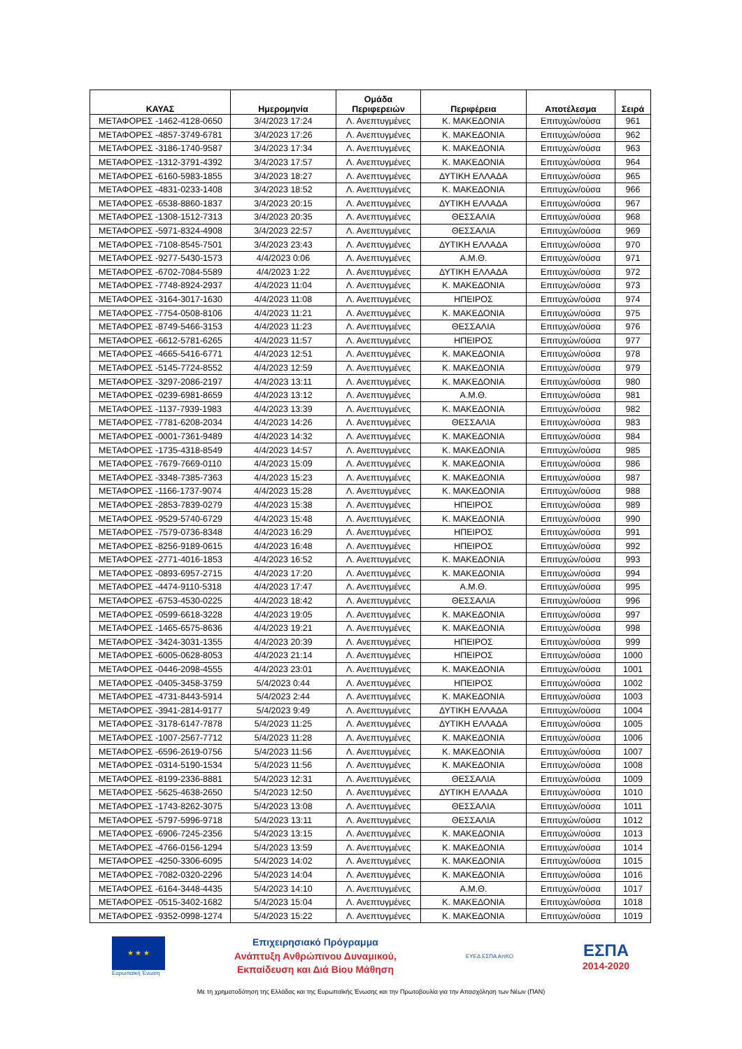| ΚΑΥΑΣ | Ημερομηνία | Ομάδα Περιφερειών | Περιφέρεια | Αποτέλεσμα | Σειρά |
| --- | --- | --- | --- | --- | --- |
| ΜΕΤΑΦΟΡΕΣ -1462-4128-0650 | 3/4/2023 17:24 | Λ. Ανεπτυγμένες | Κ. ΜΑΚΕΔΟΝΙΑ | Επιτυχών/ούσα | 961 |
| ΜΕΤΑΦΟΡΕΣ -4857-3749-6781 | 3/4/2023 17:26 | Λ. Ανεπτυγμένες | Κ. ΜΑΚΕΔΟΝΙΑ | Επιτυχών/ούσα | 962 |
| ΜΕΤΑΦΟΡΕΣ -3186-1740-9587 | 3/4/2023 17:34 | Λ. Ανεπτυγμένες | Κ. ΜΑΚΕΔΟΝΙΑ | Επιτυχών/ούσα | 963 |
| ΜΕΤΑΦΟΡΕΣ -1312-3791-4392 | 3/4/2023 17:57 | Λ. Ανεπτυγμένες | Κ. ΜΑΚΕΔΟΝΙΑ | Επιτυχών/ούσα | 964 |
| ΜΕΤΑΦΟΡΕΣ -6160-5983-1855 | 3/4/2023 18:27 | Λ. Ανεπτυγμένες | ΔΥΤΙΚΗ ΕΛΛΑΔΑ | Επιτυχών/ούσα | 965 |
| ΜΕΤΑΦΟΡΕΣ -4831-0233-1408 | 3/4/2023 18:52 | Λ. Ανεπτυγμένες | Κ. ΜΑΚΕΔΟΝΙΑ | Επιτυχών/ούσα | 966 |
| ΜΕΤΑΦΟΡΕΣ -6538-8860-1837 | 3/4/2023 20:15 | Λ. Ανεπτυγμένες | ΔΥΤΙΚΗ ΕΛΛΑΔΑ | Επιτυχών/ούσα | 967 |
| ΜΕΤΑΦΟΡΕΣ -1308-1512-7313 | 3/4/2023 20:35 | Λ. Ανεπτυγμένες | ΘΕΣΣΑΛΙΑ | Επιτυχών/ούσα | 968 |
| ΜΕΤΑΦΟΡΕΣ -5971-8324-4908 | 3/4/2023 22:57 | Λ. Ανεπτυγμένες | ΘΕΣΣΑΛΙΑ | Επιτυχών/ούσα | 969 |
| ΜΕΤΑΦΟΡΕΣ -7108-8545-7501 | 3/4/2023 23:43 | Λ. Ανεπτυγμένες | ΔΥΤΙΚΗ ΕΛΛΑΔΑ | Επιτυχών/ούσα | 970 |
| ΜΕΤΑΦΟΡΕΣ -9277-5430-1573 | 4/4/2023 0:06 | Λ. Ανεπτυγμένες | Α.Μ.Θ. | Επιτυχών/ούσα | 971 |
| ΜΕΤΑΦΟΡΕΣ -6702-7084-5589 | 4/4/2023 1:22 | Λ. Ανεπτυγμένες | ΔΥΤΙΚΗ ΕΛΛΑΔΑ | Επιτυχών/ούσα | 972 |
| ΜΕΤΑΦΟΡΕΣ -7748-8924-2937 | 4/4/2023 11:04 | Λ. Ανεπτυγμένες | Κ. ΜΑΚΕΔΟΝΙΑ | Επιτυχών/ούσα | 973 |
| ΜΕΤΑΦΟΡΕΣ -3164-3017-1630 | 4/4/2023 11:08 | Λ. Ανεπτυγμένες | ΗΠΕΙΡΟΣ | Επιτυχών/ούσα | 974 |
| ΜΕΤΑΦΟΡΕΣ -7754-0508-8106 | 4/4/2023 11:21 | Λ. Ανεπτυγμένες | Κ. ΜΑΚΕΔΟΝΙΑ | Επιτυχών/ούσα | 975 |
| ΜΕΤΑΦΟΡΕΣ -8749-5466-3153 | 4/4/2023 11:23 | Λ. Ανεπτυγμένες | ΘΕΣΣΑΛΙΑ | Επιτυχών/ούσα | 976 |
| ΜΕΤΑΦΟΡΕΣ -6612-5781-6265 | 4/4/2023 11:57 | Λ. Ανεπτυγμένες | ΗΠΕΙΡΟΣ | Επιτυχών/ούσα | 977 |
| ΜΕΤΑΦΟΡΕΣ -4665-5416-6771 | 4/4/2023 12:51 | Λ. Ανεπτυγμένες | Κ. ΜΑΚΕΔΟΝΙΑ | Επιτυχών/ούσα | 978 |
| ΜΕΤΑΦΟΡΕΣ -5145-7724-8552 | 4/4/2023 12:59 | Λ. Ανεπτυγμένες | Κ. ΜΑΚΕΔΟΝΙΑ | Επιτυχών/ούσα | 979 |
| ΜΕΤΑΦΟΡΕΣ -3297-2086-2197 | 4/4/2023 13:11 | Λ. Ανεπτυγμένες | Κ. ΜΑΚΕΔΟΝΙΑ | Επιτυχών/ούσα | 980 |
| ΜΕΤΑΦΟΡΕΣ -0239-6981-8659 | 4/4/2023 13:12 | Λ. Ανεπτυγμένες | Α.Μ.Θ. | Επιτυχών/ούσα | 981 |
| ΜΕΤΑΦΟΡΕΣ -1137-7939-1983 | 4/4/2023 13:39 | Λ. Ανεπτυγμένες | Κ. ΜΑΚΕΔΟΝΙΑ | Επιτυχών/ούσα | 982 |
| ΜΕΤΑΦΟΡΕΣ -7781-6208-2034 | 4/4/2023 14:26 | Λ. Ανεπτυγμένες | ΘΕΣΣΑΛΙΑ | Επιτυχών/ούσα | 983 |
| ΜΕΤΑΦΟΡΕΣ -0001-7361-9489 | 4/4/2023 14:32 | Λ. Ανεπτυγμένες | Κ. ΜΑΚΕΔΟΝΙΑ | Επιτυχών/ούσα | 984 |
| ΜΕΤΑΦΟΡΕΣ -1735-4318-8549 | 4/4/2023 14:57 | Λ. Ανεπτυγμένες | Κ. ΜΑΚΕΔΟΝΙΑ | Επιτυχών/ούσα | 985 |
| ΜΕΤΑΦΟΡΕΣ -7679-7669-0110 | 4/4/2023 15:09 | Λ. Ανεπτυγμένες | Κ. ΜΑΚΕΔΟΝΙΑ | Επιτυχών/ούσα | 986 |
| ΜΕΤΑΦΟΡΕΣ -3348-7385-7363 | 4/4/2023 15:23 | Λ. Ανεπτυγμένες | Κ. ΜΑΚΕΔΟΝΙΑ | Επιτυχών/ούσα | 987 |
| ΜΕΤΑΦΟΡΕΣ -1166-1737-9074 | 4/4/2023 15:28 | Λ. Ανεπτυγμένες | Κ. ΜΑΚΕΔΟΝΙΑ | Επιτυχών/ούσα | 988 |
| ΜΕΤΑΦΟΡΕΣ -2853-7839-0279 | 4/4/2023 15:38 | Λ. Ανεπτυγμένες | ΗΠΕΙΡΟΣ | Επιτυχών/ούσα | 989 |
| ΜΕΤΑΦΟΡΕΣ -9529-5740-6729 | 4/4/2023 15:48 | Λ. Ανεπτυγμένες | Κ. ΜΑΚΕΔΟΝΙΑ | Επιτυχών/ούσα | 990 |
| ΜΕΤΑΦΟΡΕΣ -7579-0736-8348 | 4/4/2023 16:29 | Λ. Ανεπτυγμένες | ΗΠΕΙΡΟΣ | Επιτυχών/ούσα | 991 |
| ΜΕΤΑΦΟΡΕΣ -8256-9189-0615 | 4/4/2023 16:48 | Λ. Ανεπτυγμένες | ΗΠΕΙΡΟΣ | Επιτυχών/ούσα | 992 |
| ΜΕΤΑΦΟΡΕΣ -2771-4016-1853 | 4/4/2023 16:52 | Λ. Ανεπτυγμένες | Κ. ΜΑΚΕΔΟΝΙΑ | Επιτυχών/ούσα | 993 |
| ΜΕΤΑΦΟΡΕΣ -0893-6957-2715 | 4/4/2023 17:20 | Λ. Ανεπτυγμένες | Κ. ΜΑΚΕΔΟΝΙΑ | Επιτυχών/ούσα | 994 |
| ΜΕΤΑΦΟΡΕΣ -4474-9110-5318 | 4/4/2023 17:47 | Λ. Ανεπτυγμένες | Α.Μ.Θ. | Επιτυχών/ούσα | 995 |
| ΜΕΤΑΦΟΡΕΣ -6753-4530-0225 | 4/4/2023 18:42 | Λ. Ανεπτυγμένες | ΘΕΣΣΑΛΙΑ | Επιτυχών/ούσα | 996 |
| ΜΕΤΑΦΟΡΕΣ -0599-6618-3228 | 4/4/2023 19:05 | Λ. Ανεπτυγμένες | Κ. ΜΑΚΕΔΟΝΙΑ | Επιτυχών/ούσα | 997 |
| ΜΕΤΑΦΟΡΕΣ -1465-6575-8636 | 4/4/2023 19:21 | Λ. Ανεπτυγμένες | Κ. ΜΑΚΕΔΟΝΙΑ | Επιτυχών/ούσα | 998 |
| ΜΕΤΑΦΟΡΕΣ -3424-3031-1355 | 4/4/2023 20:39 | Λ. Ανεπτυγμένες | ΗΠΕΙΡΟΣ | Επιτυχών/ούσα | 999 |
| ΜΕΤΑΦΟΡΕΣ -6005-0628-8053 | 4/4/2023 21:14 | Λ. Ανεπτυγμένες | ΗΠΕΙΡΟΣ | Επιτυχών/ούσα | 1000 |
| ΜΕΤΑΦΟΡΕΣ -0446-2098-4555 | 4/4/2023 23:01 | Λ. Ανεπτυγμένες | Κ. ΜΑΚΕΔΟΝΙΑ | Επιτυχών/ούσα | 1001 |
| ΜΕΤΑΦΟΡΕΣ -0405-3458-3759 | 5/4/2023 0:44 | Λ. Ανεπτυγμένες | ΗΠΕΙΡΟΣ | Επιτυχών/ούσα | 1002 |
| ΜΕΤΑΦΟΡΕΣ -4731-8443-5914 | 5/4/2023 2:44 | Λ. Ανεπτυγμένες | Κ. ΜΑΚΕΔΟΝΙΑ | Επιτυχών/ούσα | 1003 |
| ΜΕΤΑΦΟΡΕΣ -3941-2814-9177 | 5/4/2023 9:49 | Λ. Ανεπτυγμένες | ΔΥΤΙΚΗ ΕΛΛΑΔΑ | Επιτυχών/ούσα | 1004 |
| ΜΕΤΑΦΟΡΕΣ -3178-6147-7878 | 5/4/2023 11:25 | Λ. Ανεπτυγμένες | ΔΥΤΙΚΗ ΕΛΛΑΔΑ | Επιτυχών/ούσα | 1005 |
| ΜΕΤΑΦΟΡΕΣ -1007-2567-7712 | 5/4/2023 11:28 | Λ. Ανεπτυγμένες | Κ. ΜΑΚΕΔΟΝΙΑ | Επιτυχών/ούσα | 1006 |
| ΜΕΤΑΦΟΡΕΣ -6596-2619-0756 | 5/4/2023 11:56 | Λ. Ανεπτυγμένες | Κ. ΜΑΚΕΔΟΝΙΑ | Επιτυχών/ούσα | 1007 |
| ΜΕΤΑΦΟΡΕΣ -0314-5190-1534 | 5/4/2023 11:56 | Λ. Ανεπτυγμένες | Κ. ΜΑΚΕΔΟΝΙΑ | Επιτυχών/ούσα | 1008 |
| ΜΕΤΑΦΟΡΕΣ -8199-2336-8881 | 5/4/2023 12:31 | Λ. Ανεπτυγμένες | ΘΕΣΣΑΛΙΑ | Επιτυχών/ούσα | 1009 |
| ΜΕΤΑΦΟΡΕΣ -5625-4638-2650 | 5/4/2023 12:50 | Λ. Ανεπτυγμένες | ΔΥΤΙΚΗ ΕΛΛΑΔΑ | Επιτυχών/ούσα | 1010 |
| ΜΕΤΑΦΟΡΕΣ -1743-8262-3075 | 5/4/2023 13:08 | Λ. Ανεπτυγμένες | ΘΕΣΣΑΛΙΑ | Επιτυχών/ούσα | 1011 |
| ΜΕΤΑΦΟΡΕΣ -5797-5996-9718 | 5/4/2023 13:11 | Λ. Ανεπτυγμένες | ΘΕΣΣΑΛΙΑ | Επιτυχών/ούσα | 1012 |
| ΜΕΤΑΦΟΡΕΣ -6906-7245-2356 | 5/4/2023 13:15 | Λ. Ανεπτυγμένες | Κ. ΜΑΚΕΔΟΝΙΑ | Επιτυχών/ούσα | 1013 |
| ΜΕΤΑΦΟΡΕΣ -4766-0156-1294 | 5/4/2023 13:59 | Λ. Ανεπτυγμένες | Κ. ΜΑΚΕΔΟΝΙΑ | Επιτυχών/ούσα | 1014 |
| ΜΕΤΑΦΟΡΕΣ -4250-3306-6095 | 5/4/2023 14:02 | Λ. Ανεπτυγμένες | Κ. ΜΑΚΕΔΟΝΙΑ | Επιτυχών/ούσα | 1015 |
| ΜΕΤΑΦΟΡΕΣ -7082-0320-2296 | 5/4/2023 14:04 | Λ. Ανεπτυγμένες | Κ. ΜΑΚΕΔΟΝΙΑ | Επιτυχών/ούσα | 1016 |
| ΜΕΤΑΦΟΡΕΣ -6164-3448-4435 | 5/4/2023 14:10 | Λ. Ανεπτυγμένες | Α.Μ.Θ. | Επιτυχών/ούσα | 1017 |
| ΜΕΤΑΦΟΡΕΣ -0515-3402-1682 | 5/4/2023 15:04 | Λ. Ανεπτυγμένες | Κ. ΜΑΚΕΔΟΝΙΑ | Επιτυχών/ούσα | 1018 |
| ΜΕΤΑΦΟΡΕΣ -9352-0998-1274 | 5/4/2023 15:22 | Λ. Ανεπτυγμένες | Κ. ΜΑΚΕΔΟΝΙΑ | Επιτυχών/ούσα | 1019 |
★ ★ ★
Ευρωπαϊκή Ένωση
Επιχειρησιακό Πρόγραμμα
Ανάπτυξη Ανθρώπινου Δυναμικού,
Εκπαίδευση και Διά Βίου Μάθηση
ΕΥΕΔ ΕΣΠΑ ΑπΚΟ
ΕΣΠΑ
2014-2020
Με τη χρηματοδότηση της Ελλάδας και της Ευρωπαϊκής Ένωσης και την Πρωτοβουλία για την Απασχόληση των Νέων (ΠΑΝ)